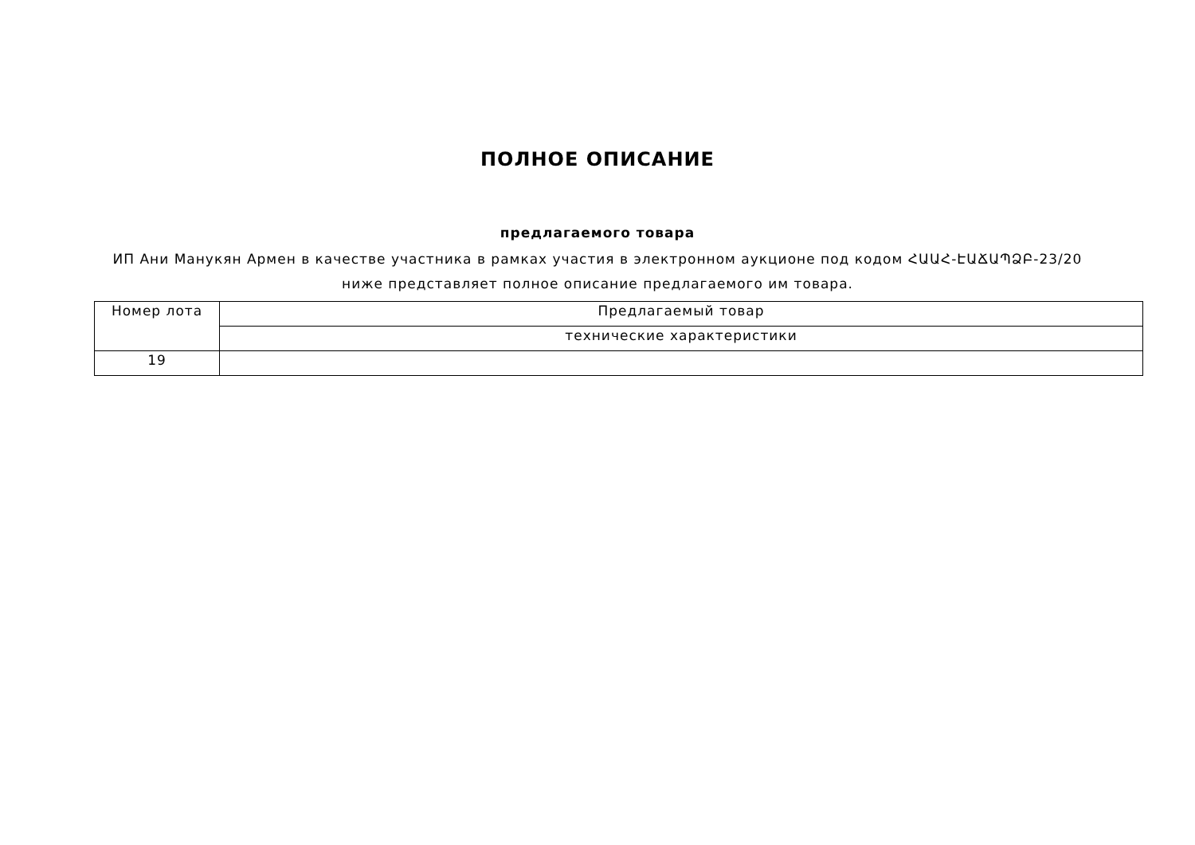ПОЛНОЕ ОПИСАНИЕ
предлагаемого товара
ИП Ани Манукян Армен в качестве участника в рамках участия в электронном аукционе под кодом ՀԱԱՀ-ԷԱՃԱՊՁԲ-23/20 ниже представляет полное описание предлагаемого им товара.
| Номер лота | Предлагаемый товар |
| | технические характеристики |
| 19 | |